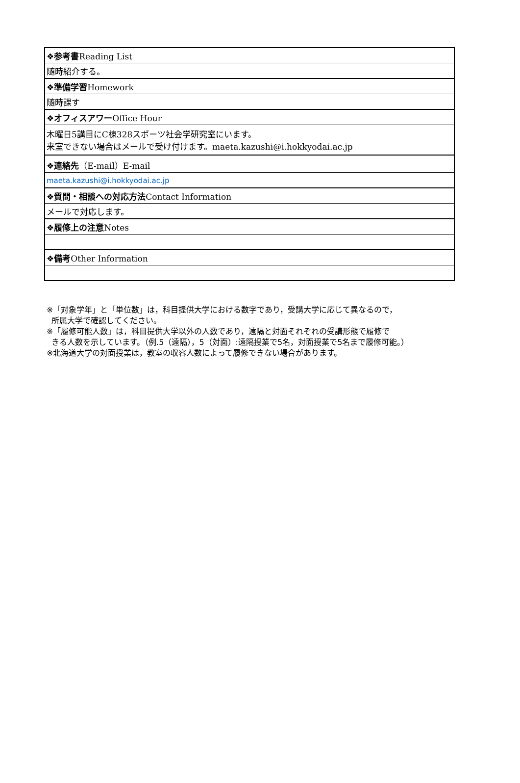| ❖参考書 Reading List |
| 随時紹介する。 |
| ❖準備学習 Homework |
| 随時課す |
| ❖オフィスアワー Office Hour |
| 木曜日5講目にC棟328スポーツ社会学研究室にいます。 来室できない場合はメールで受け付けます。maeta.kazushi@i.hokkyodai.ac.jp |
| ❖連絡先 （E-mail）E-mail |
| maeta.kazushi@i.hokkyodai.ac.jp |
| ❖質問・相談への対応方法 Contact Information |
| メールで対応します。 |
| ❖履修上の注意 Notes |
| ❖備考 Other Information |
※「対象学年」と「単位数」は，科目提供大学における数字であり，受講大学に応じて異なるので，
所属大学で確認してください。
※「履修可能人数」は，科目提供大学以外の人数であり，遠隔と対面それぞれの受講形態で履修で
きる人数を示しています。（例.5（遠隔），5（対面）:遠隔授業で5名，対面授業で5名まで履修可能。）
※北海道大学の対面授業は，教室の収容人数によって履修できない場合があります。